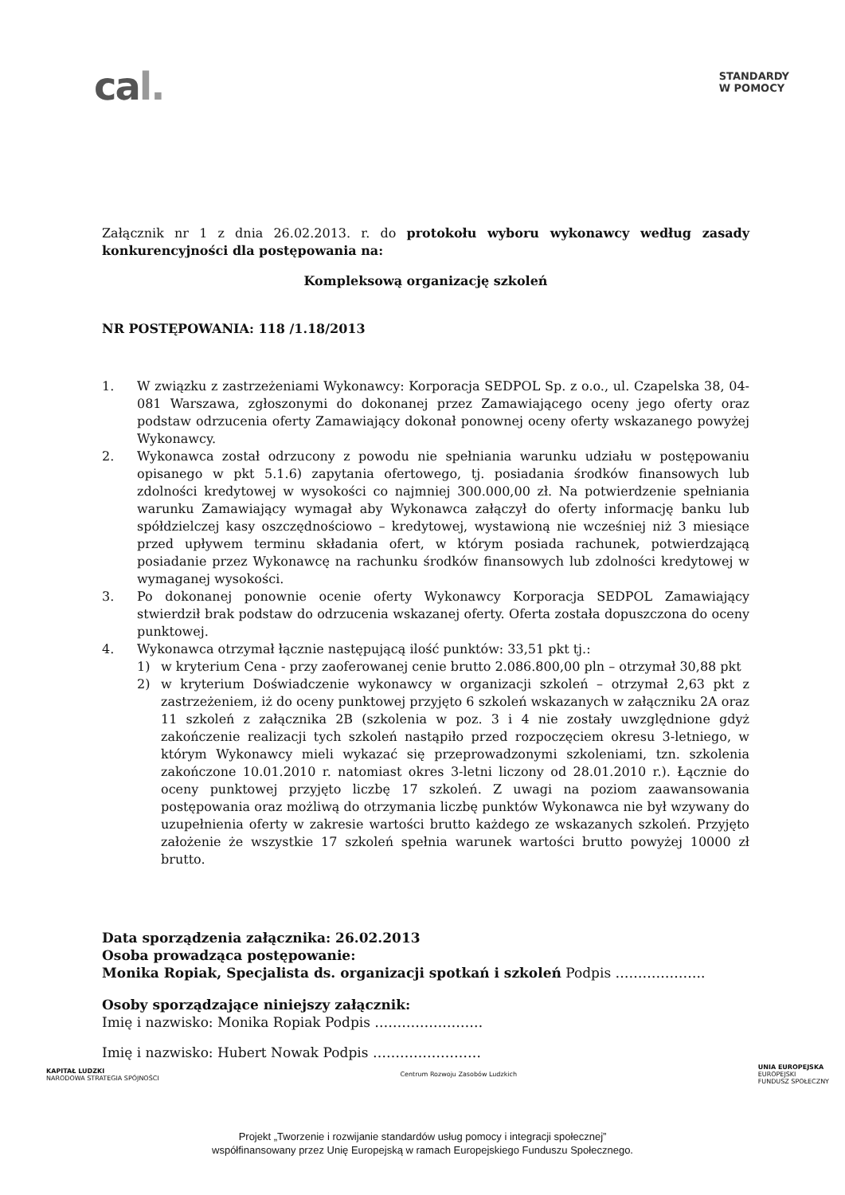cal.
STANDARDY
W POMOCY
Załącznik nr 1 z dnia 26.02.2013. r. do protokołu wyboru wykonawcy według zasady konkurencyjności dla postępowania na:
Kompleksową organizację szkoleń
NR POSTĘPOWANIA: 118 /1.18/2013
1. W związku z zastrzeżeniami Wykonawcy: Korporacja SEDPOL Sp. z o.o., ul. Czapelska 38, 04-081 Warszawa, zgłoszonymi do dokonanej przez Zamawiającego oceny jego oferty oraz podstaw odrzucenia oferty Zamawiający dokonał ponownej oceny oferty wskazanego powyżej Wykonawcy.
2. Wykonawca został odrzucony z powodu nie spełniania warunku udziału w postępowaniu opisanego w pkt 5.1.6) zapytania ofertowego, tj. posiadania środków finansowych lub zdolności kredytowej w wysokości co najmniej 300.000,00 zł. Na potwierdzenie spełniania warunku Zamawiający wymagał aby Wykonawca załączył do oferty informację banku lub spółdzielczej kasy oszczędnościowo – kredytowej, wystawioną nie wcześniej niż 3 miesiące przed upływem terminu składania ofert, w którym posiada rachunek, potwierdzającą posiadanie przez Wykonawcę na rachunku środków finansowych lub zdolności kredytowej w wymaganej wysokości.
3. Po dokonanej ponownie ocenie oferty Wykonawcy Korporacja SEDPOL Zamawiający stwierdził brak podstaw do odrzucenia wskazanej oferty. Oferta została dopuszczona do oceny punktowej.
4. Wykonawca otrzymał łącznie następującą ilość punktów: 33,51 pkt tj.:
1) w kryterium Cena - przy zaoferowanej cenie brutto 2.086.800,00 pln – otrzymał 30,88 pkt
2) w kryterium Doświadczenie wykonawcy w organizacji szkoleń – otrzymał 2,63 pkt z zastrzeżeniem, iż do oceny punktowej przyjęto 6 szkoleń wskazanych w załączniku 2A oraz 11 szkoleń z załącznika 2B (szkolenia w poz. 3 i 4 nie zostały uwzględnione gdyż zakończenie realizacji tych szkoleń nastąpiło przed rozpoczęciem okresu 3-letniego, w którym Wykonawcy mieli wykazać się przeprowadzonymi szkoleniami, tzn. szkolenia zakończone 10.01.2010 r. natomiast okres 3-letni liczony od 28.01.2010 r.). Łącznie do oceny punktowej przyjęto liczbę 17 szkoleń. Z uwagi na poziom zaawansowania postępowania oraz możliwą do otrzymania liczbę punktów Wykonawca nie był wzywany do uzupełnienia oferty w zakresie wartości brutto każdego ze wskazanych szkoleń. Przyjęto założenie że wszystkie 17 szkoleń spełnia warunek wartości brutto powyżej 10000 zł brutto.
Data sporządzenia załącznika: 26.02.2013
Osoba prowadząca postępowanie:
Monika Ropiak, Specjalista ds. organizacji spotkań i szkoleń Podpis ………………..
Osoby sporządzające niniejszy załącznik:
Imię i nazwisko: Monika Ropiak Podpis ……………………
Imię i nazwisko: Hubert Nowak Podpis ……………………
KAPITAŁ LUDZKI
NARODOWA STRATEGIA SPÓJNOŚCI
Centrum Rozwoju Zasobów Ludzkich
UNIA EUROPEJSKA
EUROPEJSKI
FUNDUSZ SPOŁECZNY
Projekt „Tworzenie i rozwijanie standardów usług pomocy i integracji społecznej”
współfinansowany przez Unię Europejską w ramach Europejskiego Funduszu Społecznego.